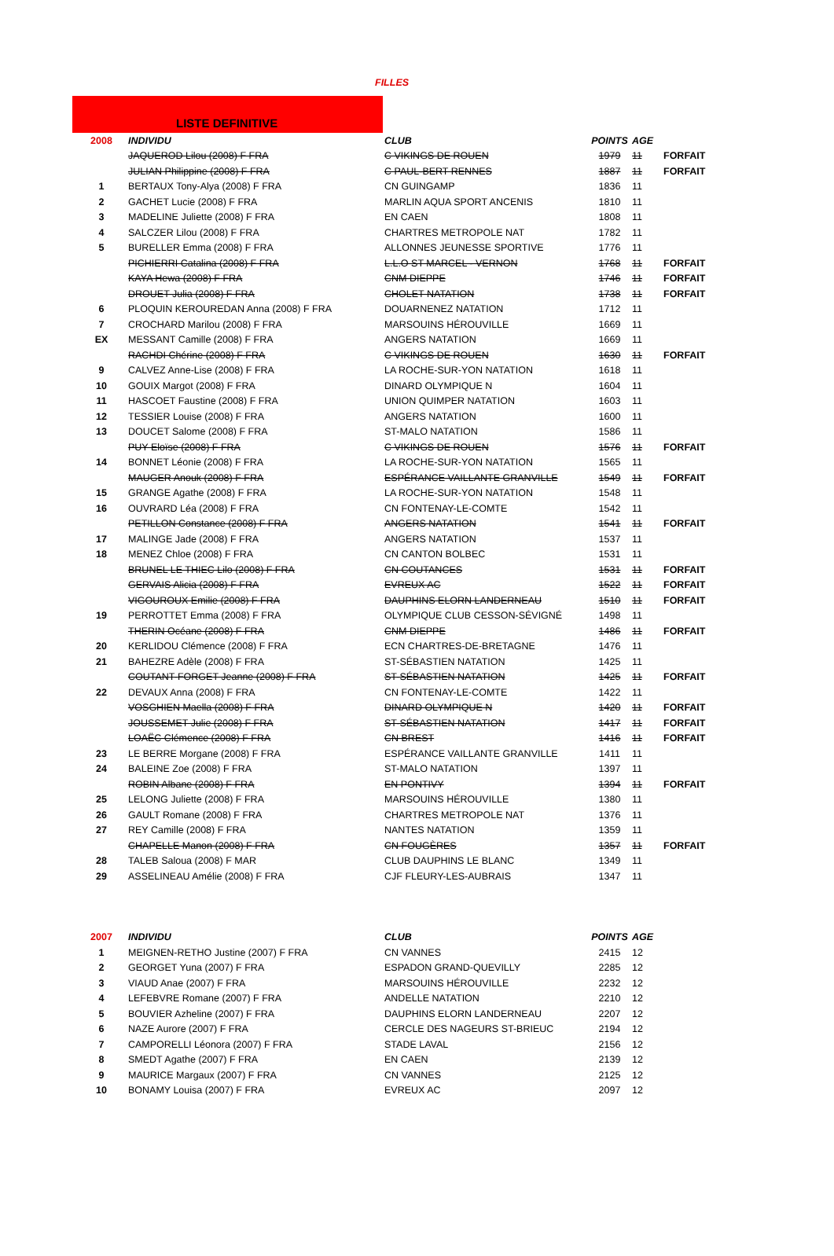FILLES
LISTE DEFINITIVE
| 2008 | INDIVIDU | CLUB | POINTS | AGE | |
| --- | --- | --- | --- | --- | --- |
| | JAQUEROD Lilou (2008) F FRA | C VIKINGS DE ROUEN | 1979 | 11 | FORFAIT |
| | JULIAN Philippine (2008) F FRA | C PAUL-BERT RENNES | 1887 | 11 | FORFAIT |
| 1 | BERTAUX Tony-Alya (2008) F FRA | CN GUINGAMP | 1836 | 11 | |
| 2 | GACHET Lucie (2008) F FRA | MARLIN AQUA SPORT ANCENIS | 1810 | 11 | |
| 3 | MADELINE Juliette (2008) F FRA | EN CAEN | 1808 | 11 | |
| 4 | SALCZER Lilou (2008) F FRA | CHARTRES METROPOLE NAT | 1782 | 11 | |
| 5 | BURELLER Emma (2008) F FRA | ALLONNES JEUNESSE SPORTIVE | 1776 | 11 | |
| | PICHIERRI Catalina (2008) F FRA | L.L.O ST MARCEL - VERNON | 1768 | 11 | FORFAIT |
| | KAYA Hewa (2008) F FRA | CNM DIEPPE | 1746 | 11 | FORFAIT |
| | DROUET Julia (2008) F FRA | CHOLET NATATION | 1738 | 11 | FORFAIT |
| 6 | PLOQUIN KEROUREDAN Anna (2008) F FRA | DOUARNENEZ NATATION | 1712 | 11 | |
| 7 | CROCHARD Marilou (2008) F FRA | MARSOUINS HÉROUVILLE | 1669 | 11 | |
| EX | MESSANT Camille (2008) F FRA | ANGERS NATATION | 1669 | 11 | |
| | RACHDI Chérine (2008) F FRA | C VIKINGS DE ROUEN | 1630 | 11 | FORFAIT |
| 9 | CALVEZ Anne-Lise (2008) F FRA | LA ROCHE-SUR-YON NATATION | 1618 | 11 | |
| 10 | GOUIX Margot (2008) F FRA | DINARD OLYMPIQUE N | 1604 | 11 | |
| 11 | HASCOET Faustine (2008) F FRA | UNION QUIMPER NATATION | 1603 | 11 | |
| 12 | TESSIER Louise (2008) F FRA | ANGERS NATATION | 1600 | 11 | |
| 13 | DOUCET Salome (2008) F FRA | ST-MALO NATATION | 1586 | 11 | |
| | PUY Eloïse (2008) F FRA | C VIKINGS DE ROUEN | 1576 | 11 | FORFAIT |
| 14 | BONNET Léonie (2008) F FRA | LA ROCHE-SUR-YON NATATION | 1565 | 11 | |
| | MAUGER Anouk (2008) F FRA | ESPÉRANCE VAILLANTE GRANVILLE | 1549 | 11 | FORFAIT |
| 15 | GRANGE Agathe (2008) F FRA | LA ROCHE-SUR-YON NATATION | 1548 | 11 | |
| 16 | OUVRARD Léa (2008) F FRA | CN FONTENAY-LE-COMTE | 1542 | 11 | |
| | PETILLON Constance (2008) F FRA | ANGERS NATATION | 1541 | 11 | FORFAIT |
| 17 | MALINGE Jade (2008) F FRA | ANGERS NATATION | 1537 | 11 | |
| 18 | MENEZ Chloe (2008) F FRA | CN CANTON BOLBEC | 1531 | 11 | |
| | BRUNEL LE THIEC Lilo (2008) F FRA | CN COUTANCES | 1531 | 11 | FORFAIT |
| | GERVAIS Alicia (2008) F FRA | EVREUX AC | 1522 | 11 | FORFAIT |
| | VIGOUROUX Emilie (2008) F FRA | DAUPHINS ELORN LANDERNEAU | 1510 | 11 | FORFAIT |
| 19 | PERROTTET Emma (2008) F FRA | OLYMPIQUE CLUB CESSON-SÉVIGNÉ | 1498 | 11 | |
| | THERIN Océane (2008) F FRA | CNM DIEPPE | 1486 | 11 | FORFAIT |
| 20 | KERLIDOU Clémence (2008) F FRA | ECN CHARTRES-DE-BRETAGNE | 1476 | 11 | |
| 21 | BAHEZRE Adèle (2008) F FRA | ST-SÉBASTIEN NATATION | 1425 | 11 | |
| | COUTANT-FORGET Jeanne (2008) F FRA | ST-SÉBASTIEN NATATION | 1425 | 11 | FORFAIT |
| 22 | DEVAUX Anna (2008) F FRA | CN FONTENAY-LE-COMTE | 1422 | 11 | |
| | VOSGHIEN Maella (2008) F FRA | DINARD OLYMPIQUE N | 1420 | 11 | FORFAIT |
| | JOUSSEMET Julie (2008) F FRA | ST-SÉBASTIEN NATATION | 1417 | 11 | FORFAIT |
| | LOAËC Clémence (2008) F FRA | CN BREST | 1416 | 11 | FORFAIT |
| 23 | LE BERRE Morgane (2008) F FRA | ESPÉRANCE VAILLANTE GRANVILLE | 1411 | 11 | |
| 24 | BALEINE Zoe (2008) F FRA | ST-MALO NATATION | 1397 | 11 | |
| | ROBIN Albane (2008) F FRA | EN PONTIVY | 1394 | 11 | FORFAIT |
| 25 | LELONG Juliette (2008) F FRA | MARSOUINS HÉROUVILLE | 1380 | 11 | |
| 26 | GAULT Romane (2008) F FRA | CHARTRES METROPOLE NAT | 1376 | 11 | |
| 27 | REY Camille (2008) F FRA | NANTES NATATION | 1359 | 11 | |
| | CHAPELLE Manon (2008) F FRA | CN FOUGÈRES | 1357 | 11 | FORFAIT |
| 28 | TALEB Saloua (2008) F MAR | CLUB DAUPHINS LE BLANC | 1349 | 11 | |
| 29 | ASSELINEAU Amélie (2008) F FRA | CJF FLEURY-LES-AUBRAIS | 1347 | 11 | |
| 2007 | INDIVIDU | CLUB | POINTS | AGE |
| --- | --- | --- | --- | --- |
| 1 | MEIGNEN-RETHO Justine (2007) F FRA | CN VANNES | 2415 | 12 |
| 2 | GEORGET Yuna (2007) F FRA | ESPADON GRAND-QUEVILLY | 2285 | 12 |
| 3 | VIAUD Anae (2007) F FRA | MARSOUINS HÉROUVILLE | 2232 | 12 |
| 4 | LEFEBVRE Romane (2007) F FRA | ANDELLE NATATION | 2210 | 12 |
| 5 | BOUVIER Azheline (2007) F FRA | DAUPHINS ELORN LANDERNEAU | 2207 | 12 |
| 6 | NAZE Aurore (2007) F FRA | CERCLE DES NAGEURS ST-BRIEUC | 2194 | 12 |
| 7 | CAMPORELLI Léonora (2007) F FRA | STADE LAVAL | 2156 | 12 |
| 8 | SMEDT Agathe (2007) F FRA | EN CAEN | 2139 | 12 |
| 9 | MAURICE Margaux (2007) F FRA | CN VANNES | 2125 | 12 |
| 10 | BONAMY Louisa (2007) F FRA | EVREUX AC | 2097 | 12 |